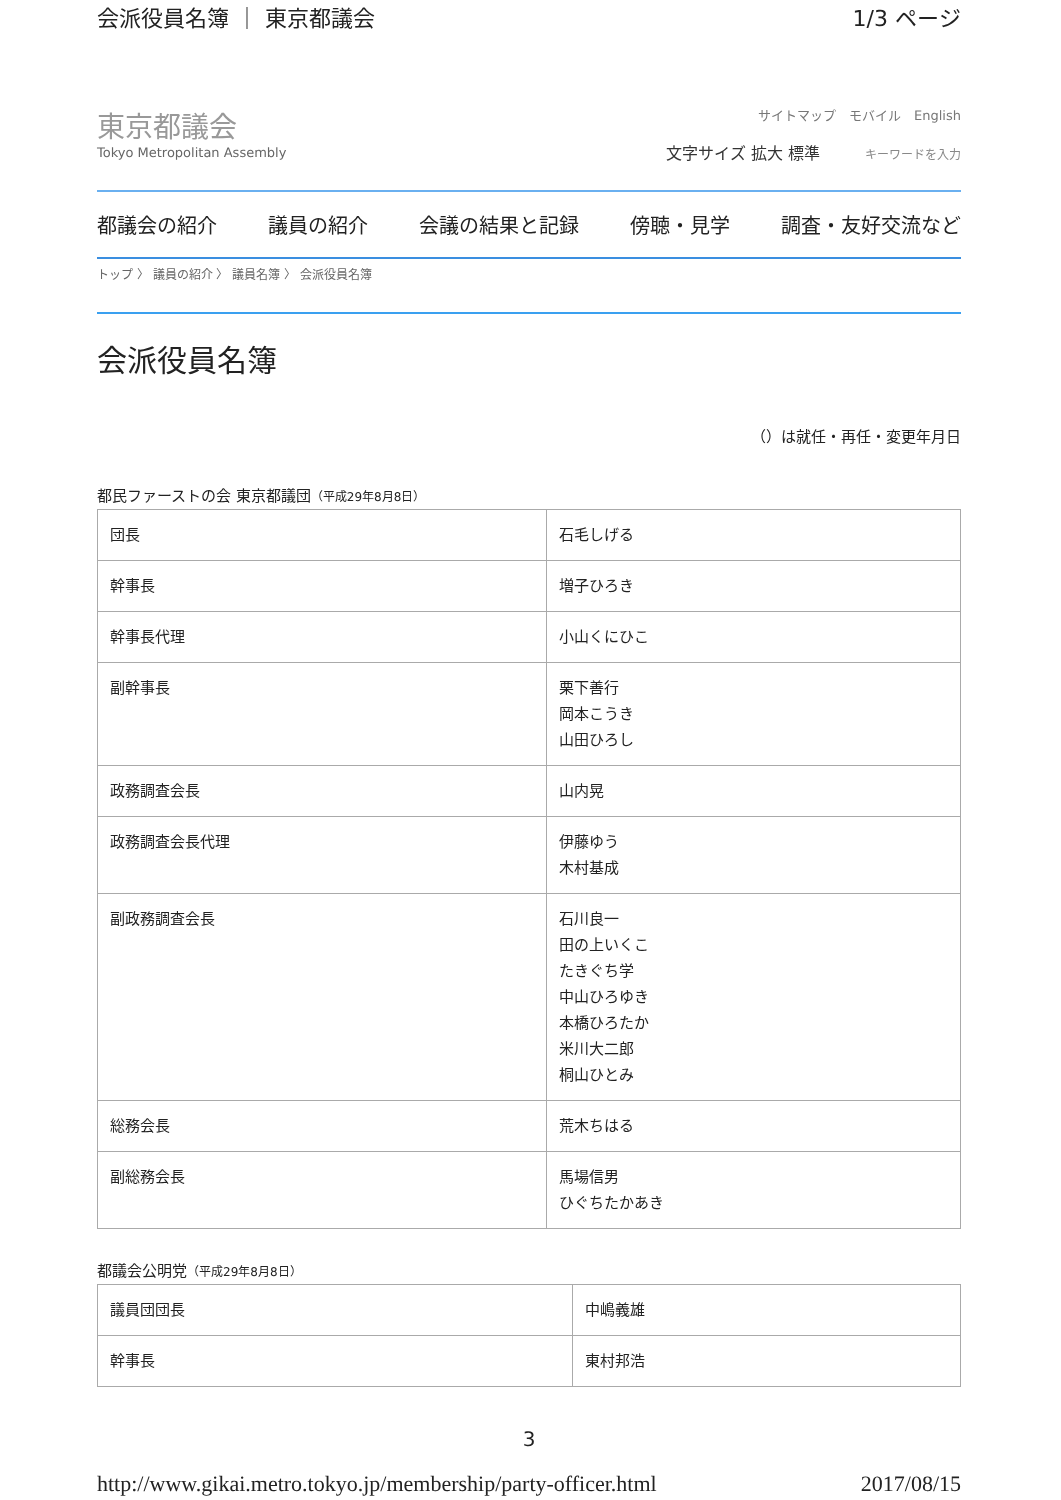会派役員名簿 ｜ 東京都議会 1/3 ページ
東京都議会
Tokyo Metropolitan Assembly
サイトマップ　モバイル　English
文字サイズ 拡大 標準 キーワードを入力
都議会の紹介 議員の紹介 会議の結果と記録 傍聴・見学 調査・友好交流など
トップ 〉 議員の紹介 〉 議員名簿 〉 会派役員名簿
会派役員名簿
（）は就任・再任・変更年月日
都民ファーストの会 東京都議団（平成29年8月8日）
| 団長 | 石毛しげる |
| 幹事長 | 増子ひろき |
| 幹事長代理 | 小山くにひこ |
| 副幹事長 | 栗下善行 岡本こうき 山田ひろし |
| 政務調査会長 | 山内晃 |
| 政務調査会長代理 | 伊藤ゆう 木村基成 |
| 副政務調査会長 | 石川良一 田の上いくこ たきぐち学 中山ひろゆき 本橋ひろたか 米川大二郎 桐山ひとみ |
| 総務会長 | 荒木ちはる |
| 副総務会長 | 馬場信男 ひぐちたかあき |
都議会公明党（平成29年8月8日）
| 議員団団長 | 中嶋義雄 |
| 幹事長 | 東村邦浩 |
3
http://www.gikai.metro.tokyo.jp/membership/party-officer.html 2017/08/15